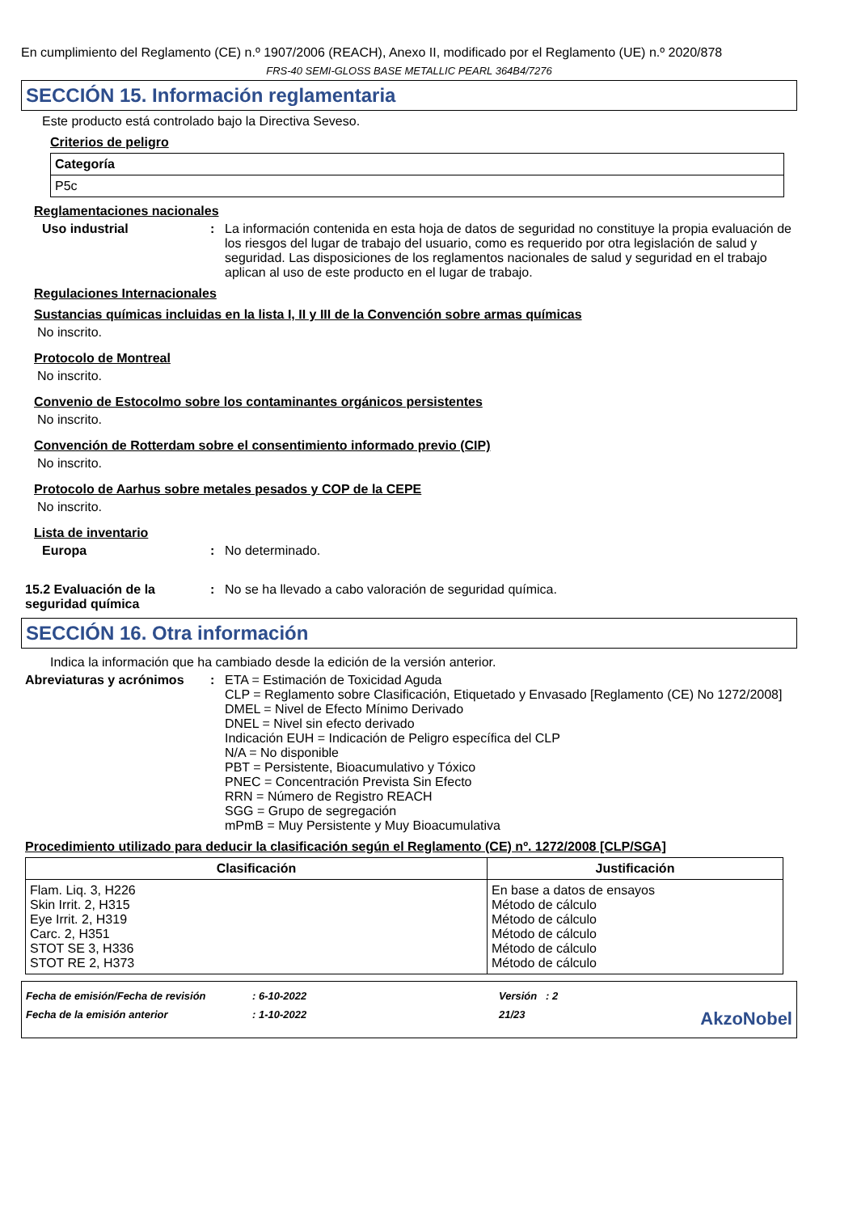En cumplimiento del Reglamento (CE) n.º 1907/2006 (REACH), Anexo II, modificado por el Reglamento (UE) n.º 2020/878
FRS-40 SEMI-GLOSS BASE METALLIC PEARL 364B4/7276
SECCIÓN 15. Información reglamentaria
Este producto está controlado bajo la Directiva Seveso.
Criterios de peligro
| Categoría |
| --- |
| P5c |
Reglamentaciones nacionales
Uso industrial : La información contenida en esta hoja de datos de seguridad no constituye la propia evaluación de los riesgos del lugar de trabajo del usuario, como es requerido por otra legislación de salud y seguridad. Las disposiciones de los reglamentos nacionales de salud y seguridad en el trabajo aplican al uso de este producto en el lugar de trabajo.
Regulaciones Internacionales
Sustancias químicas incluidas en la lista I, II y III de la Convención sobre armas químicas
No inscrito.
Protocolo de Montreal
No inscrito.
Convenio de Estocolmo sobre los contaminantes orgánicos persistentes
No inscrito.
Convención de Rotterdam sobre el consentimiento informado previo (CIP)
No inscrito.
Protocolo de Aarhus sobre metales pesados y COP de la CEPE
No inscrito.
Lista de inventario
Europa : No determinado.
15.2 Evaluación de la seguridad química
: No se ha llevado a cabo valoración de seguridad química.
SECCIÓN 16. Otra información
Indica la información que ha cambiado desde la edición de la versión anterior.
Abreviaturas y acrónimos : ETA = Estimación de Toxicidad Aguda
CLP = Reglamento sobre Clasificación, Etiquetado y Envasado [Reglamento (CE) No 1272/2008]
DMEL = Nivel de Efecto Mínimo Derivado
DNEL = Nivel sin efecto derivado
Indicación EUH = Indicación de Peligro específica del CLP
N/A = No disponible
PBT = Persistente, Bioacumulativo y Tóxico
PNEC = Concentración Prevista Sin Efecto
RRN = Número de Registro REACH
SGG = Grupo de segregación
mPmB = Muy Persistente y Muy Bioacumulativa
Procedimiento utilizado para deducir la clasificación según el Reglamento (CE) nº. 1272/2008 [CLP/SGA]
| Clasificación | Justificación |
| --- | --- |
| Flam. Liq. 3, H226 Skin Irrit. 2, H315 Eye Irrit. 2, H319 Carc. 2, H351 STOT SE 3, H336 STOT RE 2, H373 | En base a datos de ensayos Método de cálculo Método de cálculo Método de cálculo Método de cálculo Método de cálculo |
| Fecha de emisión/Fecha de revisión | : 6-10-2022 | Versión : 2 | |
| Fecha de la emisión anterior | : 1-10-2022 | 21/23 | AkzoNobel |